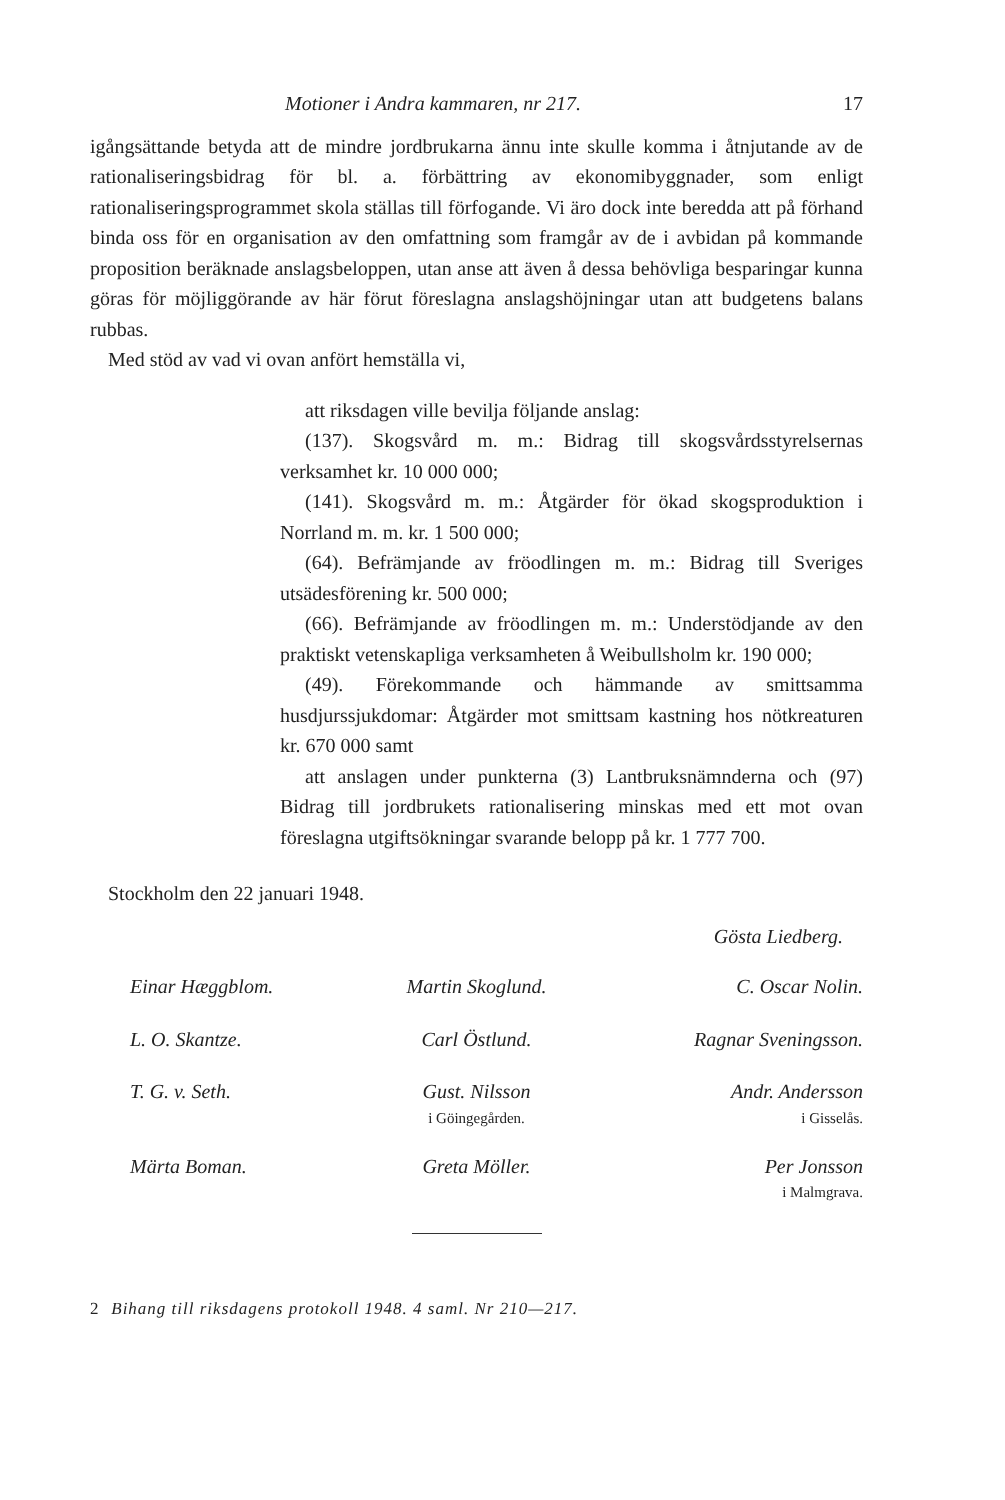Motioner i Andra kammaren, nr 217. 17
igångsättande betyda att de mindre jordbrukarna ännu inte skulle komma i åtnjutande av de rationaliseringsbidrag för bl. a. förbättring av ekonomibyggnader, som enligt rationaliseringsprogrammet skola ställas till förfogande. Vi äro dock inte beredda att på förhand binda oss för en organisation av den omfattning som framgår av de i avbidan på kommande proposition beräknade anslagsbeloppen, utan anse att även å dessa behövliga besparingar kunna göras för möjliggörande av här förut föreslagna anslagshöjningar utan att budgetens balans rubbas.
Med stöd av vad vi ovan anfört hemställa vi,
att riksdagen ville bevilja följande anslag:
(137). Skogsvård m. m.: Bidrag till skogsvårdsstyrelsernas verksamhet kr. 10 000 000;
(141). Skogsvård m. m.: Åtgärder för ökad skogsproduktion i Norrland m. m. kr. 1 500 000;
(64). Befrämjande av fröodlingen m. m.: Bidrag till Sveriges utsädesförening kr. 500 000;
(66). Befrämjande av fröodlingen m. m.: Understödjande av den praktiskt vetenskapliga verksamheten å Weibullsholm kr. 190 000;
(49). Förekommande och hämmande av smittsamma husdjurssjukdomar: Åtgärder mot smittsam kastning hos nötkreaturen kr. 670 000 samt
att anslagen under punkterna (3) Lantbruksnämnderna och (97) Bidrag till jordbrukets rationalisering minskas med ett mot ovan föreslagna utgiftsökningar svarande belopp på kr. 1 777 700.
Stockholm den 22 januari 1948.
Gösta Liedberg.
Einar Hæggblom.
Martin Skoglund.
C. Oscar Nolin.
L. O. Skantze.
Carl Östlund.
Ragnar Sveningsson.
T. G. v. Seth.
Gust. Nilsson
i Göingegården.
Andr. Andersson
i Gisselås.
Märta Boman.
Greta Möller.
Per Jonsson
i Malmgrava.
2 Bihang till riksdagens protokoll 1948. 4 saml. Nr 210—217.